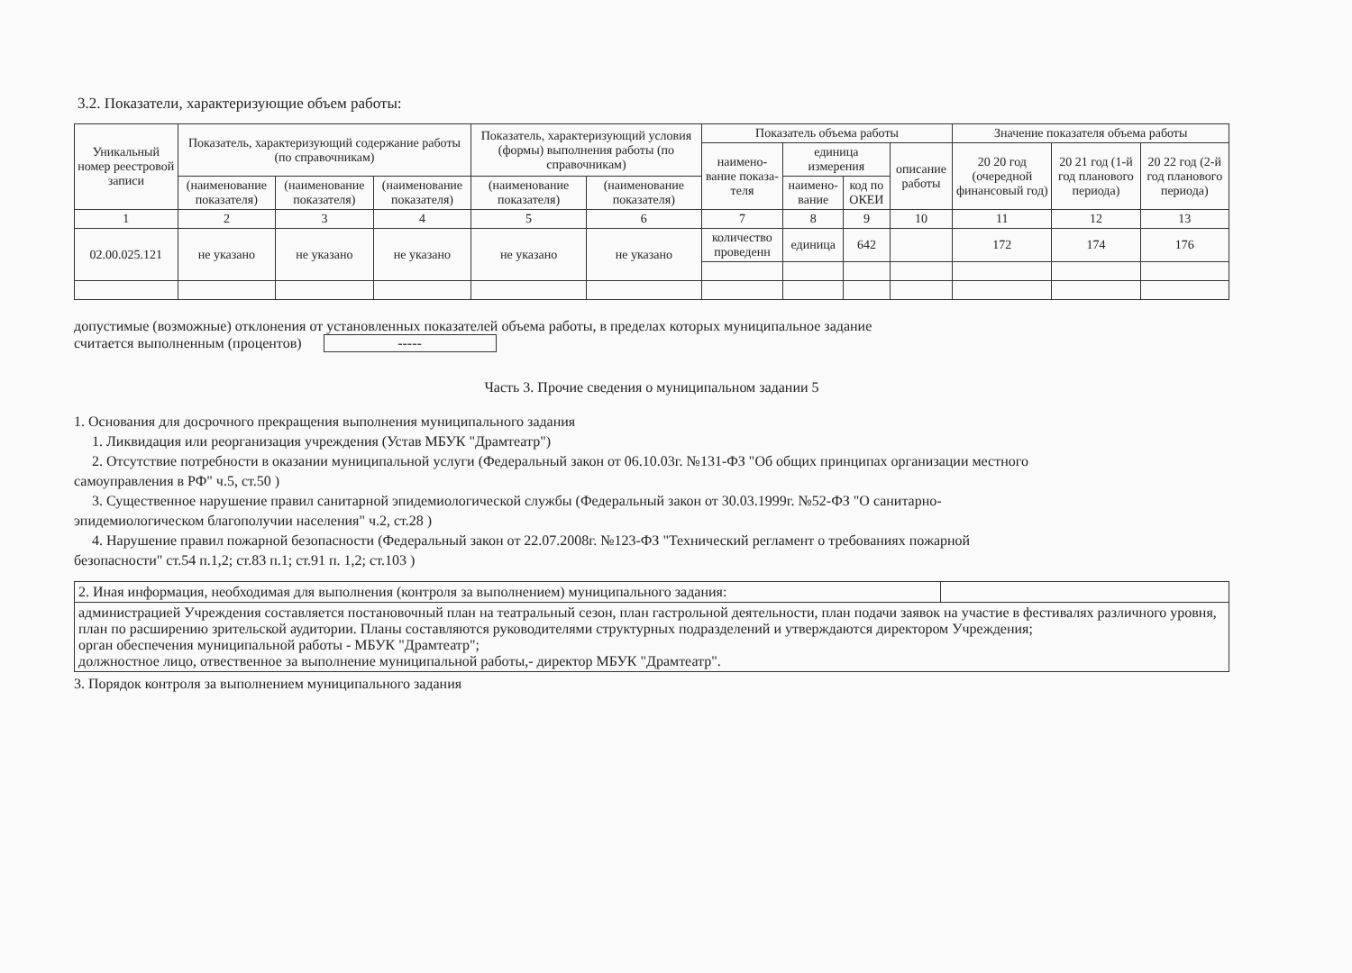3.2. Показатели, характеризующие объем работы:
| Уникальный номер реестровой записи | Показатель, характеризующий содержание работы (по справочникам) | | | Показатель, характеризующий условия (формы) выполнения работы (по справочникам) | | Показатель объема работы | | | | Значение показателя объема работы | | |
| --- | --- | --- | --- | --- | --- | --- | --- | --- | --- | --- | --- | --- |
| | | | | | | наимено-вание показа-теля | единица измерения | | описание работы | 20 20 год (очередной финансовый год) | 20 21 год (1-й год планового периода) | 20 22 год (2-й год планового периода) |
| | (наименование показателя) | (наименование показателя) | (наименование показателя) | (наименование показателя) | (наименование показателя) | | наимено-вание | код по ОКЕИ | | | | |
| 1 | 2 | 3 | 4 | 5 | 6 | 7 | 8 | 9 | 10 | 11 | 12 | 13 |
| 02.00.025.121 | не указано | не указано | не указано | не указано | не указано | количество проведенн | единица | 642 | | 172 | 174 | 176 |
допустимые (возможные) отклонения от установленных показателей объема работы, в пределах которых муниципальное задание
считается выполненным (процентов) -----
Часть 3. Прочие сведения о муниципальном задании 5
1. Основания для досрочного прекращения выполнения муниципального задания
1. Ликвидация или реорганизация учреждения (Устав МБУК "Драмтеатр")
2. Отсутствие потребности в оказании муниципальной услуги (Федеральный закон от 06.10.03г. №131-ФЗ "Об общих принципах организации местного
самоуправления в РФ" ч.5, ст.50 )
3. Существенное нарушение правил санитарной эпидемиологической службы (Федеральный закон от 30.03.1999г. №52-ФЗ "О санитарно-
эпидемиологическом благополучии населения" ч.2, ст.28 )
4. Нарушение правил пожарной безопасности (Федеральный закон от 22.07.2008г. №123-ФЗ "Технический регламент о требованиях пожарной
безопасности" ст.54 п.1,2; ст.83 п.1; ст.91 п. 1,2; ст.103 )
| 2. Иная информация, необходимая для выполнения (контроля за выполнением) муниципального задания: | |
| администрацией Учреждения составляется постановочный план на театральный сезон, план гастрольной деятельности, план подачи заявок на участие в фестивалях различного уровня, план по расширению зрительской аудитории. Планы составляются руководителями структурных подразделений и утверждаются директором Учреждения; орган обеспечения муниципальной работы - МБУК "Драмтеатр"; должностное лицо, отвественное за выполнение муниципальной работы,- директор МБУК "Драмтеатр". | |
3. Порядок контроля за выполнением муниципального задания